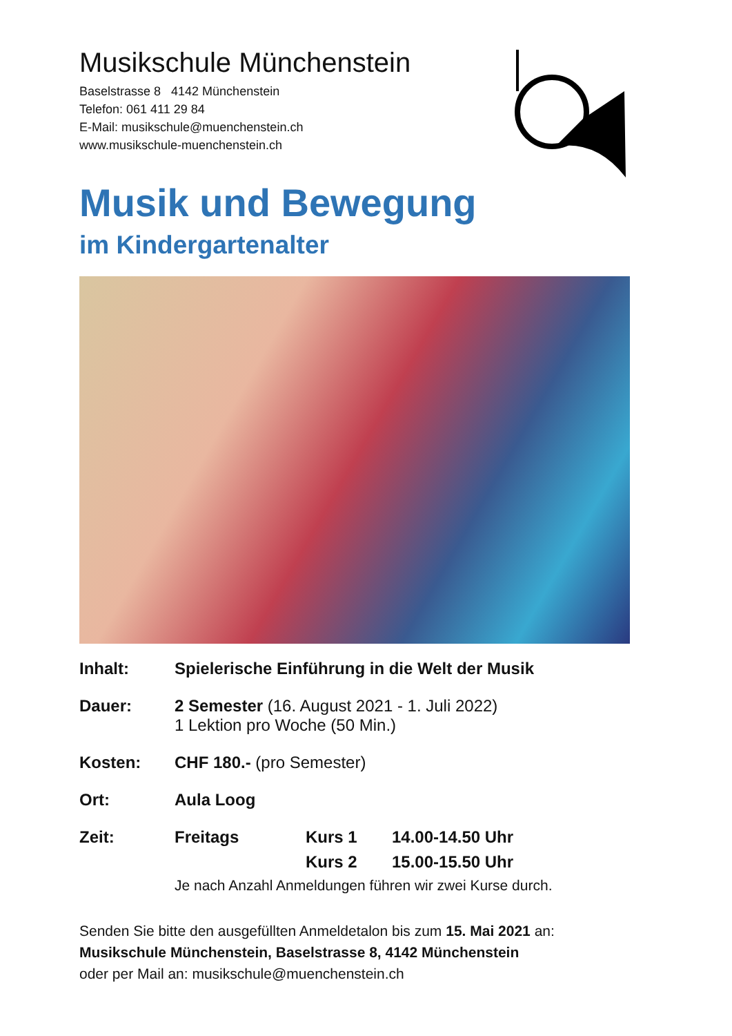Musikschule Münchenstein
Baselstrasse 8 4142 Münchenstein
Telefon: 061 411 29 84
E-Mail: musikschule@muenchenstein.ch
www.musikschule-muenchenstein.ch
Musik und Bewegung
im Kindergartenalter
| Inhalt: | Spielerische Einführung in die Welt der Musik | | |
| Dauer: | 2 Semester (16. August 2021 - 1. Juli 2022) 1 Lektion pro Woche (50 Min.) | | |
| Kosten: | CHF 180.- (pro Semester) | | |
| Ort: | Aula Loog | | |
| Zeit: | Freitags | Kurs 1 | 14.00-14.50 Uhr |
| | | Kurs 2 | 15.00-15.50 Uhr |
| | Je nach Anzahl Anmeldungen führen wir zwei Kurse durch. | | |
Senden Sie bitte den ausgefüllten Anmeldetalon bis zum 15. Mai 2021 an:
Musikschule Münchenstein, Baselstrasse 8, 4142 Münchenstein
oder per Mail an: musikschule@muenchenstein.ch